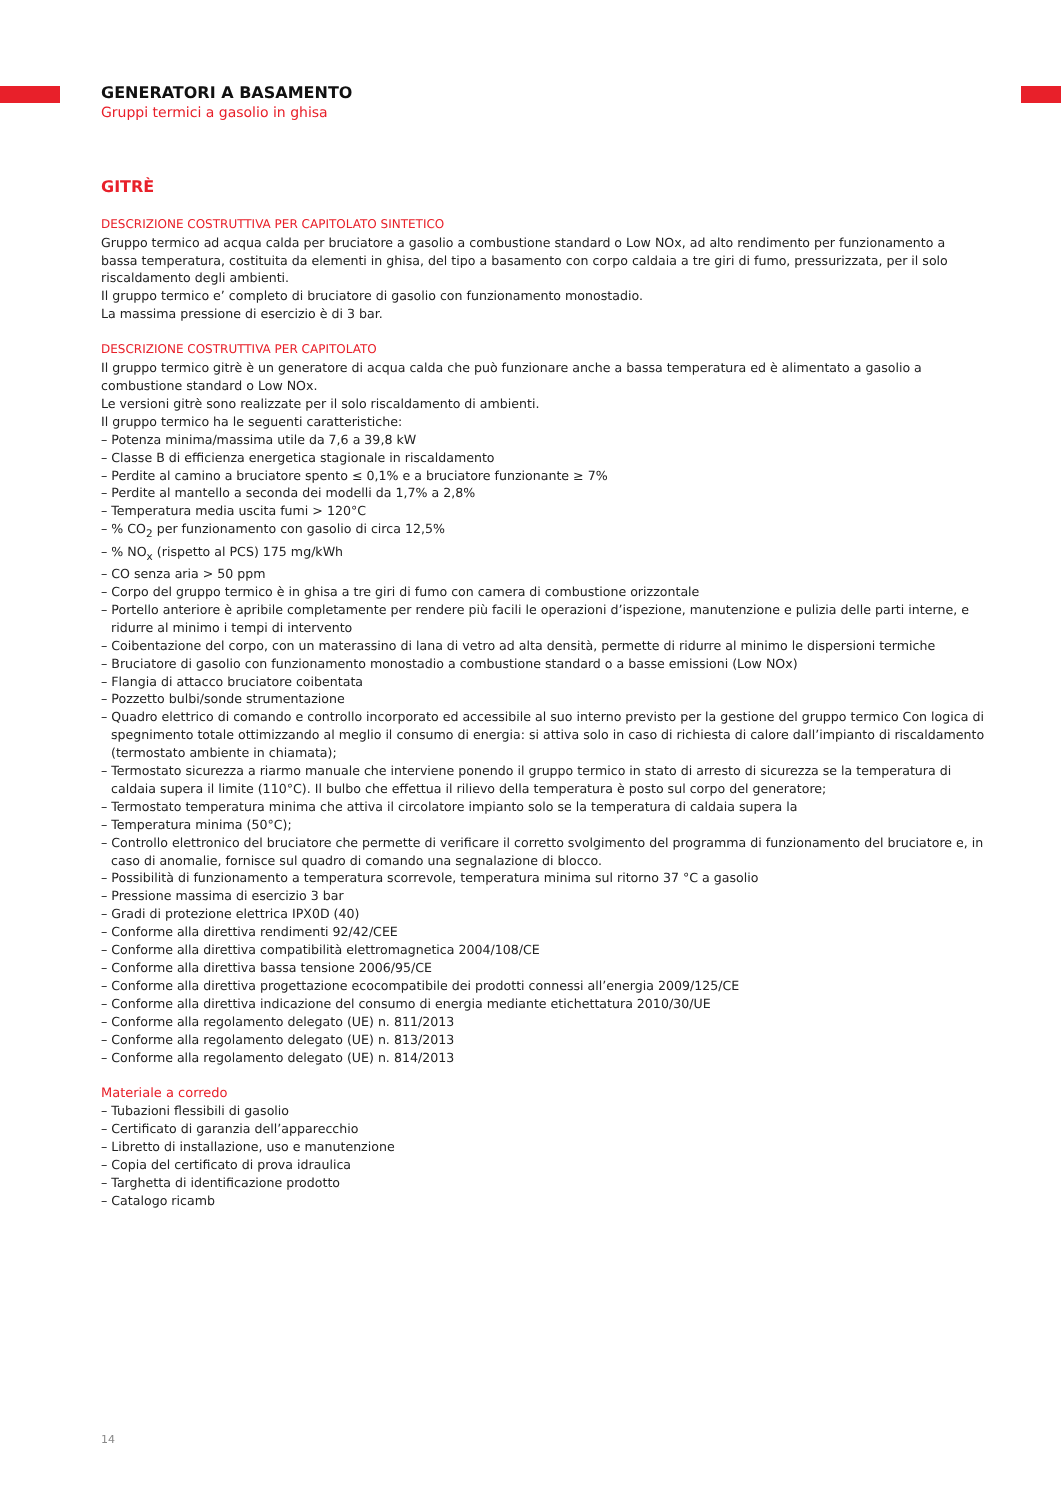GENERATORI A BASAMENTO
Gruppi termici a gasolio in ghisa
GITRÈ
DESCRIZIONE COSTRUTTIVA PER CAPITOLATO SINTETICO
Gruppo termico ad acqua calda per bruciatore a gasolio a combustione standard o Low NOx, ad alto rendimento per funzionamento a bassa temperatura, costituita da elementi in ghisa, del tipo a basamento con corpo caldaia a tre giri di fumo, pressurizzata, per il solo riscaldamento degli ambienti.
Il gruppo termico e’ completo di bruciatore di gasolio con funzionamento monostadio.
La massima pressione di esercizio è di 3 bar.
DESCRIZIONE COSTRUTTIVA PER CAPITOLATO
Il gruppo termico gitrè è un generatore di acqua calda che può funzionare anche a bassa temperatura ed è alimentato a gasolio a combustione standard o Low NOx.
Le versioni gitrè sono realizzate per il solo riscaldamento di ambienti.
Il gruppo termico ha le seguenti caratteristiche:
– Potenza minima/massima utile da 7,6 a 39,8 kW
– Classe B di efficienza energetica stagionale in riscaldamento
– Perdite al camino a bruciatore spento ≤ 0,1% e a bruciatore funzionante ≥ 7%
– Perdite al mantello a seconda dei modelli da 1,7% a 2,8%
– Temperatura media uscita fumi > 120°C
– % CO<sub>2</sub> per funzionamento con gasolio di circa 12,5%
– % NO<sub>x</sub> (rispetto al PCS) 175 mg/kWh
– CO senza aria > 50 ppm
– Corpo del gruppo termico è in ghisa a tre giri di fumo con camera di combustione orizzontale
– Portello anteriore è apribile completamente per rendere più facili le operazioni d’ispezione, manutenzione e pulizia delle parti interne, e ridurre al minimo i tempi di intervento
– Coibentazione del corpo, con un materassino di lana di vetro ad alta densità, permette di ridurre al minimo le dispersioni termiche
– Bruciatore di gasolio con funzionamento monostadio a combustione standard o a basse emissioni (Low NOx)
– Flangia di attacco bruciatore coibentata
– Pozzetto bulbi/sonde strumentazione
– Quadro elettrico di comando e controllo incorporato ed accessibile al suo interno previsto per la gestione del gruppo termico Con logica di spegnimento totale ottimizzando al meglio il consumo di energia: si attiva solo in caso di richiesta di calore dall’impianto di riscaldamento (termostato ambiente in chiamata);
– Termostato sicurezza a riarmo manuale che interviene ponendo il gruppo termico in stato di arresto di sicurezza se la temperatura di caldaia supera il limite (110°C). Il bulbo che effettua il rilievo della temperatura è posto sul corpo del generatore;
– Termostato temperatura minima che attiva il circolatore impianto solo se la temperatura di caldaia supera la
– Temperatura minima (50°C);
– Controllo elettronico del bruciatore che permette di verificare il corretto svolgimento del programma di funzionamento del bruciatore e, in caso di anomalie, fornisce sul quadro di comando una segnalazione di blocco.
– Possibilità di funzionamento a temperatura scorrevole, temperatura minima sul ritorno 37 °C a gasolio
– Pressione massima di esercizio 3 bar
– Gradi di protezione elettrica IPX0D (40)
– Conforme alla direttiva rendimenti 92/42/CEE
– Conforme alla direttiva compatibilità elettromagnetica 2004/108/CE
– Conforme alla direttiva bassa tensione 2006/95/CE
– Conforme alla direttiva progettazione ecocompatibile dei prodotti connessi all’energia 2009/125/CE
– Conforme alla direttiva indicazione del consumo di energia mediante etichettatura 2010/30/UE
– Conforme alla regolamento delegato (UE) n. 811/2013
– Conforme alla regolamento delegato (UE) n. 813/2013
– Conforme alla regolamento delegato (UE) n. 814/2013
Materiale a corredo
– Tubazioni flessibili di gasolio
– Certificato di garanzia dell’apparecchio
– Libretto di installazione, uso e manutenzione
– Copia del certificato di prova idraulica
– Targhetta di identificazione prodotto
– Catalogo ricamb
14